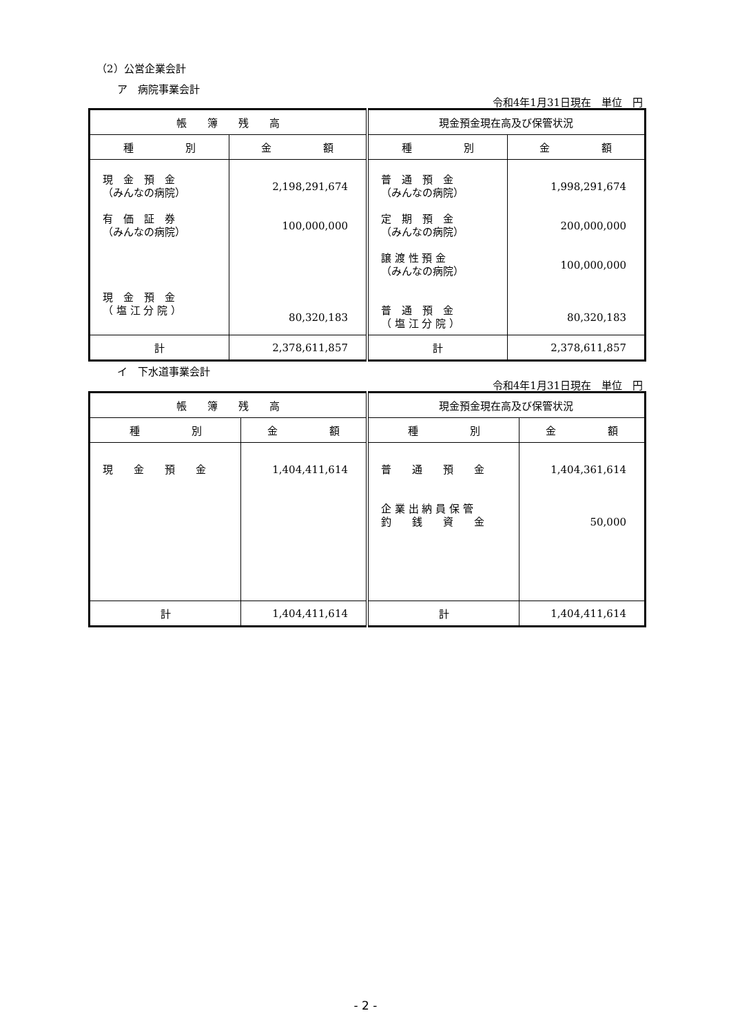（2）公営企業会計
ア　病院事業会計
令和4年1月31日現在　単位　円
| 帳 簿 残 高 | | 現金預金現在高及び保管状況 | |
| --- | --- | --- | --- |
| 種 別 | 金 額 | 種 別 | 金 額 |
| 現 金 預 金 （みんなの病院） 有 価 証 券 （みんなの病院） 現 金 預 金 （ 塩 江 分 院 ） | 2,198,291,674 100,000,000 80,320,183 | 普 通 預 金 （みんなの病院） 定 期 預 金 （みんなの病院） 譲 渡 性 預 金 （みんなの病院） 普 通 預 金 （ 塩 江 分 院 ） | 1,998,291,674 200,000,000 100,000,000 80,320,183 |
| 計 | 2,378,611,857 | 計 | 2,378,611,857 |
イ　下水道事業会計
令和4年1月31日現在　単位　円
| 帳 簿 残 高 | | 現金預金現在高及び保管状況 | |
| --- | --- | --- | --- |
| 種 別 | 金 額 | 種 別 | 金 額 |
| 現 金 預 金 | 1,404,411,614 | 普 通 預 金 企 業 出 納 員 保 管 釣 銭 資 金 | 1,404,361,614 50,000 |
| 計 | 1,404,411,614 | 計 | 1,404,411,614 |
- 2 -